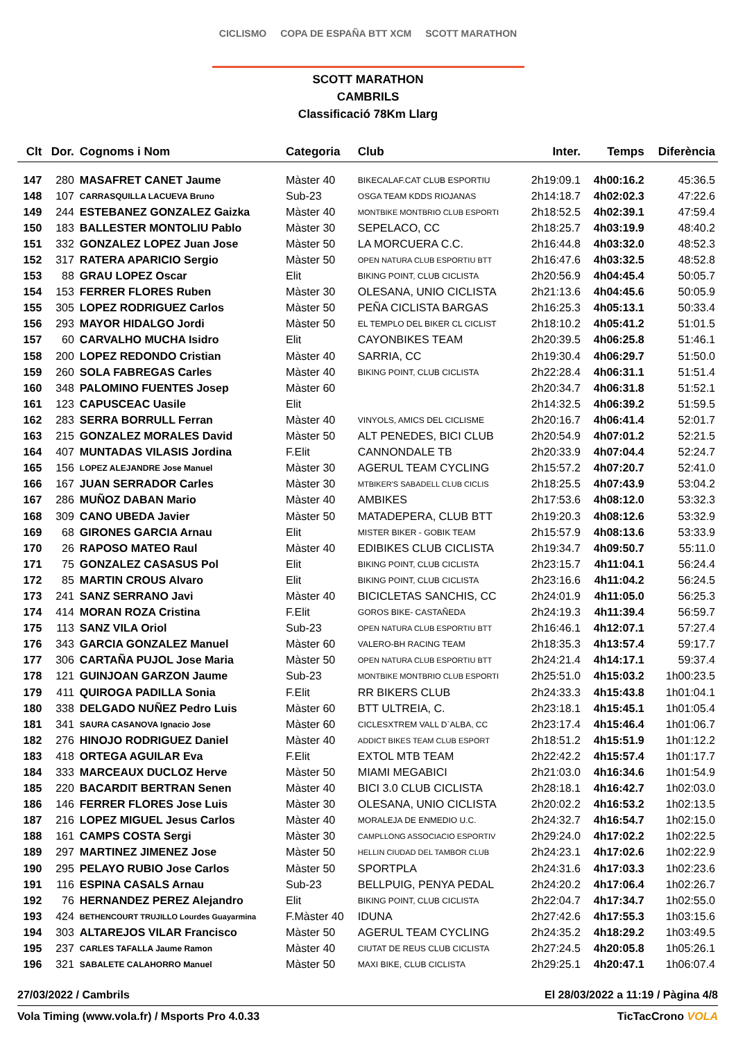CICLISMO COPA DE ESPAÑA BTT XCM SCOTT MARATHON
SCOTT MARATHON
CAMBRILS
Classificació 78Km Llarg
| Clt | Dor. | Cognoms i Nom | Categoria | Club | Inter. | Temps | Diferència |
| --- | --- | --- | --- | --- | --- | --- | --- |
| 147 | 280 | MASAFRET CANET Jaume | Màster 40 | BIKECALAF.CAT CLUB ESPORTIU | 2h19:09.1 | 4h00:16.2 | 45:36.5 |
| 148 | 107 | CARRASQUILLA LACUEVA Bruno | Sub-23 | OSGA TEAM KDDS RIOJANAS | 2h14:18.7 | 4h02:02.3 | 47:22.6 |
| 149 | 244 | ESTEBANEZ GONZALEZ Gaizka | Màster 40 | MONTBIKE MONTBRIO CLUB ESPORTI | 2h18:52.5 | 4h02:39.1 | 47:59.4 |
| 150 | 183 | BALLESTER MONTOLIU Pablo | Màster 30 | SEPELACO, CC | 2h18:25.7 | 4h03:19.9 | 48:40.2 |
| 151 | 332 | GONZALEZ LOPEZ Juan Jose | Màster 50 | LA MORCUERA C.C. | 2h16:44.8 | 4h03:32.0 | 48:52.3 |
| 152 | 317 | RATERA APARICIO Sergio | Màster 50 | OPEN NATURA CLUB ESPORTIU BTT | 2h16:47.6 | 4h03:32.5 | 48:52.8 |
| 153 | 88 | GRAU LOPEZ Oscar | Elit | BIKING POINT, CLUB CICLISTA | 2h20:56.9 | 4h04:45.4 | 50:05.7 |
| 154 | 153 | FERRER FLORES Ruben | Màster 30 | OLESANA, UNIO CICLISTA | 2h21:13.6 | 4h04:45.6 | 50:05.9 |
| 155 | 305 | LOPEZ RODRIGUEZ Carlos | Màster 50 | PEÑA CICLISTA BARGAS | 2h16:25.3 | 4h05:13.1 | 50:33.4 |
| 156 | 293 | MAYOR HIDALGO Jordi | Màster 50 | EL TEMPLO DEL BIKER CL CICLIST | 2h18:10.2 | 4h05:41.2 | 51:01.5 |
| 157 | 60 | CARVALHO MUCHA Isidro | Elit | CAYONBIKES TEAM | 2h20:39.5 | 4h06:25.8 | 51:46.1 |
| 158 | 200 | LOPEZ REDONDO Cristian | Màster 40 | SARRIA, CC | 2h19:30.4 | 4h06:29.7 | 51:50.0 |
| 159 | 260 | SOLA FABREGAS Carles | Màster 40 | BIKING POINT, CLUB CICLISTA | 2h22:28.4 | 4h06:31.1 | 51:51.4 |
| 160 | 348 | PALOMINO FUENTES Josep | Màster 60 | | 2h20:34.7 | 4h06:31.8 | 51:52.1 |
| 161 | 123 | CAPUSCEAC Uasile | Elit | | 2h14:32.5 | 4h06:39.2 | 51:59.5 |
| 162 | 283 | SERRA BORRULL Ferran | Màster 40 | VINYOLS, AMICS DEL CICLISME | 2h20:16.7 | 4h06:41.4 | 52:01.7 |
| 163 | 215 | GONZALEZ MORALES David | Màster 50 | ALT PENEDES, BICI CLUB | 2h20:54.9 | 4h07:01.2 | 52:21.5 |
| 164 | 407 | MUNTADAS VILASIS Jordina | F.Elit | CANNONDALE TB | 2h20:33.9 | 4h07:04.4 | 52:24.7 |
| 165 | 156 | LOPEZ ALEJANDRE Jose Manuel | Màster 30 | AGERUL TEAM CYCLING | 2h15:57.2 | 4h07:20.7 | 52:41.0 |
| 166 | 167 | JUAN SERRADOR Carles | Màster 30 | MTBIKER'S SABADELL CLUB CICLIS | 2h18:25.5 | 4h07:43.9 | 53:04.2 |
| 167 | 286 | MUÑOZ DABAN Mario | Màster 40 | AMBIKES | 2h17:53.6 | 4h08:12.0 | 53:32.3 |
| 168 | 309 | CANO UBEDA Javier | Màster 50 | MATADEPERA, CLUB BTT | 2h19:20.3 | 4h08:12.6 | 53:32.9 |
| 169 | 68 | GIRONES GARCIA Arnau | Elit | MISTER BIKER - GOBIK TEAM | 2h15:57.9 | 4h08:13.6 | 53:33.9 |
| 170 | 26 | RAPOSO MATEO Raul | Màster 40 | EDIBIKES CLUB CICLISTA | 2h19:34.7 | 4h09:50.7 | 55:11.0 |
| 171 | 75 | GONZALEZ CASASUS Pol | Elit | BIKING POINT, CLUB CICLISTA | 2h23:15.7 | 4h11:04.1 | 56:24.4 |
| 172 | 85 | MARTIN CROUS Alvaro | Elit | BIKING POINT, CLUB CICLISTA | 2h23:16.6 | 4h11:04.2 | 56:24.5 |
| 173 | 241 | SANZ SERRANO Javi | Màster 40 | BICICLETAS SANCHIS, CC | 2h24:01.9 | 4h11:05.0 | 56:25.3 |
| 174 | 414 | MORAN ROZA Cristina | F.Elit | GOROS BIKE- CASTAÑEDA | 2h24:19.3 | 4h11:39.4 | 56:59.7 |
| 175 | 113 | SANZ VILA Oriol | Sub-23 | OPEN NATURA CLUB ESPORTIU BTT | 2h16:46.1 | 4h12:07.1 | 57:27.4 |
| 176 | 343 | GARCIA GONZALEZ Manuel | Màster 60 | VALERO-BH RACING TEAM | 2h18:35.3 | 4h13:57.4 | 59:17.7 |
| 177 | 306 | CARTAÑA PUJOL Jose Maria | Màster 50 | OPEN NATURA CLUB ESPORTIU BTT | 2h24:21.4 | 4h14:17.1 | 59:37.4 |
| 178 | 121 | GUINJOAN GARZON Jaume | Sub-23 | MONTBIKE MONTBRIO CLUB ESPORTI | 2h25:51.0 | 4h15:03.2 | 1h00:23.5 |
| 179 | 411 | QUIROGA PADILLA Sonia | F.Elit | RR BIKERS CLUB | 2h24:33.3 | 4h15:43.8 | 1h01:04.1 |
| 180 | 338 | DELGADO NUÑEZ Pedro Luis | Màster 60 | BTT ULTREIA, C. | 2h23:18.1 | 4h15:45.1 | 1h01:05.4 |
| 181 | 341 | SAURA CASANOVA Ignacio Jose | Màster 60 | CICLESXTREM VALL D`ALBA, CC | 2h23:17.4 | 4h15:46.4 | 1h01:06.7 |
| 182 | 276 | HINOJO RODRIGUEZ Daniel | Màster 40 | ADDICT BIKES TEAM CLUB ESPORT | 2h18:51.2 | 4h15:51.9 | 1h01:12.2 |
| 183 | 418 | ORTEGA AGUILAR Eva | F.Elit | EXTOL MTB TEAM | 2h22:42.2 | 4h15:57.4 | 1h01:17.7 |
| 184 | 333 | MARCEAUX DUCLOZ Herve | Màster 50 | MIAMI MEGABICI | 2h21:03.0 | 4h16:34.6 | 1h01:54.9 |
| 185 | 220 | BACARDIT BERTRAN Senen | Màster 40 | BICI 3.0 CLUB CICLISTA | 2h28:18.1 | 4h16:42.7 | 1h02:03.0 |
| 186 | 146 | FERRER FLORES Jose Luis | Màster 30 | OLESANA, UNIO CICLISTA | 2h20:02.2 | 4h16:53.2 | 1h02:13.5 |
| 187 | 216 | LOPEZ MIGUEL Jesus Carlos | Màster 40 | MORALEJA DE ENMEDIO U.C. | 2h24:32.7 | 4h16:54.7 | 1h02:15.0 |
| 188 | 161 | CAMPS COSTA Sergi | Màster 30 | CAMPLLONG ASSOCIACIO ESPORTIV | 2h29:24.0 | 4h17:02.2 | 1h02:22.5 |
| 189 | 297 | MARTINEZ JIMENEZ Jose | Màster 50 | HELLIN CIUDAD DEL TAMBOR CLUB | 2h24:23.1 | 4h17:02.6 | 1h02:22.9 |
| 190 | 295 | PELAYO RUBIO Jose Carlos | Màster 50 | SPORTPLA | 2h24:31.6 | 4h17:03.3 | 1h02:23.6 |
| 191 | 116 | ESPINA CASALS Arnau | Sub-23 | BELLPUIG, PENYA PEDAL | 2h24:20.2 | 4h17:06.4 | 1h02:26.7 |
| 192 | 76 | HERNANDEZ PEREZ Alejandro | Elit | BIKING POINT, CLUB CICLISTA | 2h22:04.7 | 4h17:34.7 | 1h02:55.0 |
| 193 | 424 | BETHENCOURT TRUJILLO Lourdes Guayarmina | F.Màster 40 | IDUNA | 2h27:42.6 | 4h17:55.3 | 1h03:15.6 |
| 194 | 303 | ALTAREJOS VILAR Francisco | Màster 50 | AGERUL TEAM CYCLING | 2h24:35.2 | 4h18:29.2 | 1h03:49.5 |
| 195 | 237 | CARLES TAFALLA Jaume Ramon | Màster 40 | CIUTAT DE REUS CLUB CICLISTA | 2h27:24.5 | 4h20:05.8 | 1h05:26.1 |
| 196 | 321 | SABALETE CALAHORRO Manuel | Màster 50 | MAXI BIKE, CLUB CICLISTA | 2h29:25.1 | 4h20:47.1 | 1h06:07.4 |
27/03/2022 / Cambrils El 28/03/2022 a 11:19 / Pàgina 4/8
Vola Timing (www.vola.fr) / Msports Pro 4.0.33 TicTacCrono VOLA